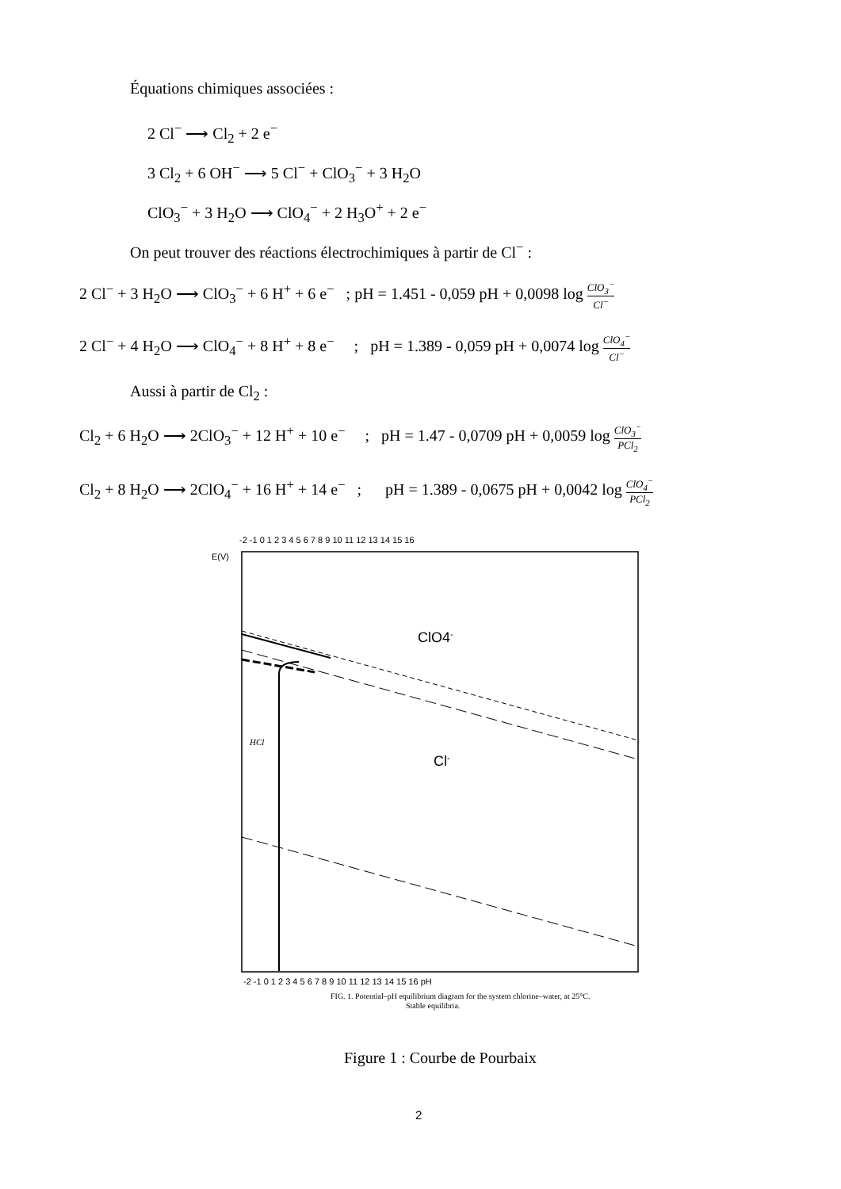Équations chimiques associées :
2 Cl<sup>−</sup> ⟶ Cl<sub>2</sub> + 2 e<sup>−</sup>
3 Cl<sub>2</sub> + 6 OH<sup>−</sup> ⟶ 5 Cl<sup>−</sup> + ClO<sub>3</sub><sup>−</sup> + 3 H<sub>2</sub>O
ClO<sub>3</sub><sup>−</sup> + 3 H<sub>2</sub>O ⟶ ClO<sub>4</sub><sup>−</sup> + 2 H<sub>3</sub>O<sup>+</sup> + 2 e<sup>−</sup>
On peut trouver des réactions électrochimiques à partir de Cl<sup>−</sup> :
2 Cl<sup>−</sup> + 3 H<sub>2</sub>O ⟶ ClO<sub>3</sub><sup>−</sup> + 6 H<sup>+</sup> + 6 e<sup>−</sup> ; pH = 1.451 - 0,059 pH + 0,0098 log ClO<sub>3</sub><sup>−</sup> Cl<sup>−</sup>
2 Cl<sup>−</sup> + 4 H<sub>2</sub>O ⟶ ClO<sub>4</sub><sup>−</sup> + 8 H<sup>+</sup> + 8 e<sup>−</sup> ; pH = 1.389 - 0,059 pH + 0,0074 log ClO<sub>4</sub><sup>−</sup> Cl<sup>−</sup>
Aussi à partir de Cl<sub>2</sub> :
Cl<sub>2</sub> + 6 H<sub>2</sub>O ⟶ 2ClO<sub>3</sub><sup>−</sup> + 12 H<sup>+</sup> + 10 e<sup>−</sup> ; pH = 1.47 - 0,0709 pH + 0,0059 log ClO<sub>3</sub><sup>−</sup> PCl<sub>2</sub>
Cl<sub>2</sub> + 8 H<sub>2</sub>O ⟶ 2ClO<sub>4</sub><sup>−</sup> + 16 H<sup>+</sup> + 14 e<sup>−</sup> ; pH = 1.389 - 0,0675 pH + 0,0042 log ClO<sub>4</sub><sup>−</sup> PCl<sub>2</sub>
ClO4-
Cl-
HCl
-2 -1 0 1 2 3 4 5 6 7 8 9 10 11 12 13 14 15 16
E(V)
-2 -1 0 1 2 3 4 5 6 7 8 9 10 11 12 13 14 15 16 pH
FIG. 1. Potential–pH equilibrium diagram for the system chlorine–water, at 25°C.
Stable equilibria.
Figure 1 : Courbe de Pourbaix
2